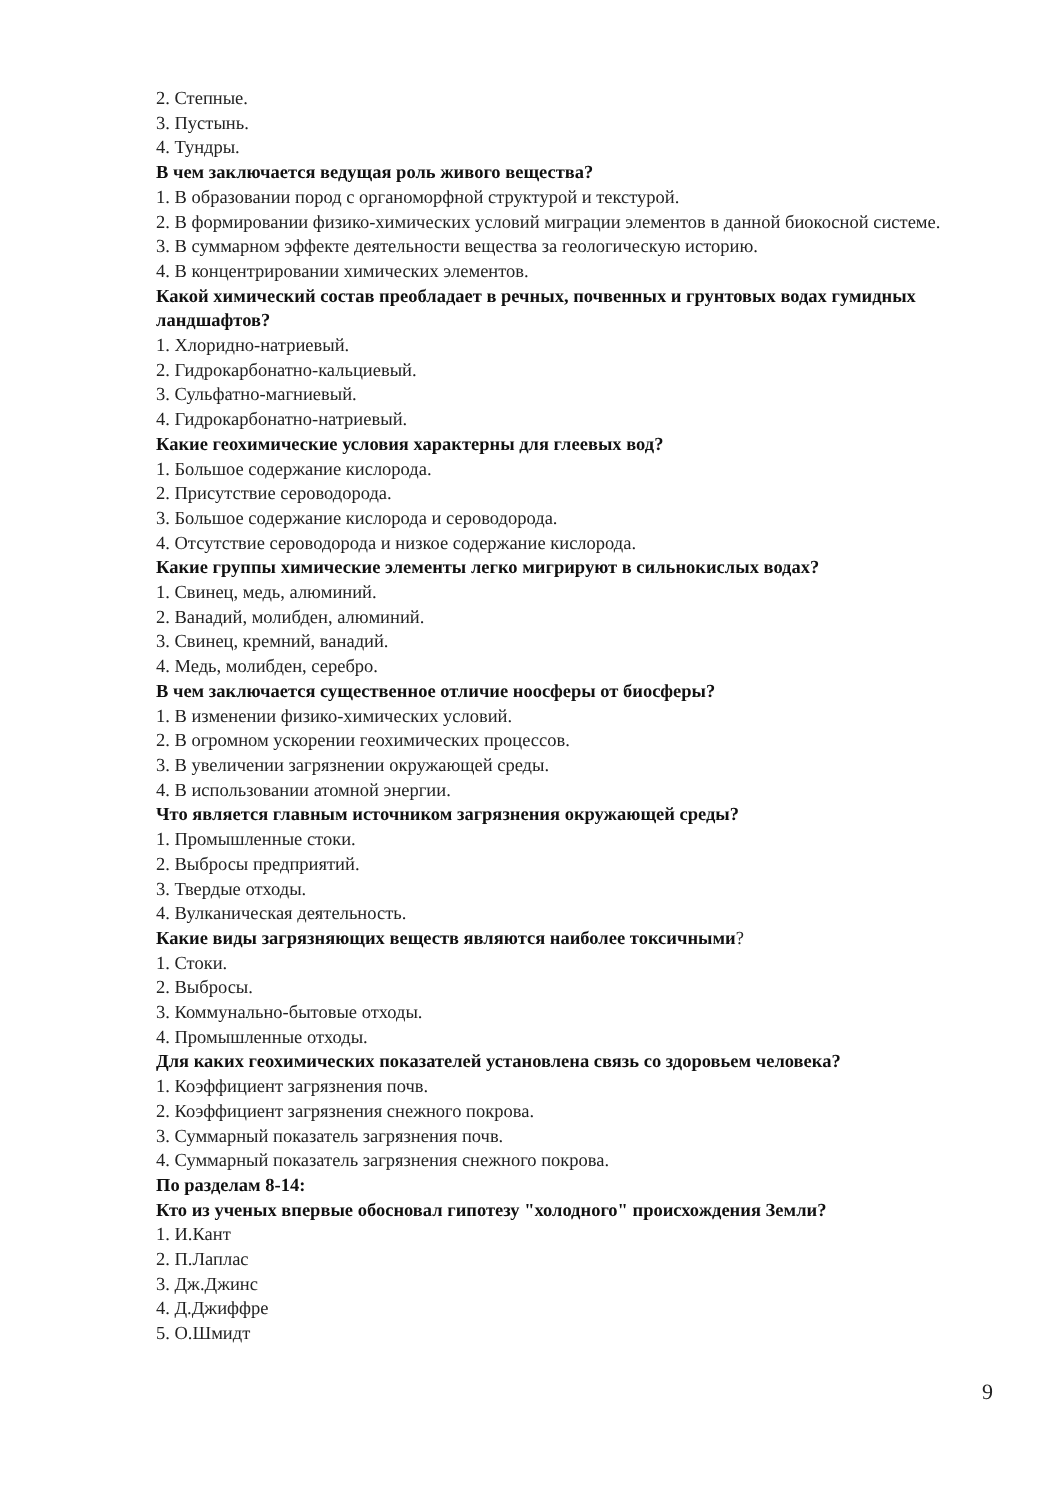2. Степные.
3. Пустынь.
4. Тундры.
В чем заключается ведущая роль живого вещества?
1. В образовании пород с органоморфной структурой и текстурой.
2. В формировании физико-химических условий миграции элементов в данной биокосной системе.
3. В суммарном эффекте деятельности вещества за геологическую историю.
4. В концентрировании химических элементов.
Какой химический состав преобладает в речных, почвенных и грунтовых водах гумидных ландшафтов?
1. Хлоридно-натриевый.
2. Гидрокарбонатно-кальциевый.
3. Сульфатно-магниевый.
4. Гидрокарбонатно-натриевый.
Какие геохимические условия характерны для глеевых вод?
1. Большое содержание кислорода.
2. Присутствие сероводорода.
3. Большое содержание кислорода и сероводорода.
4. Отсутствие сероводорода и низкое содержание кислорода.
Какие группы химические элементы легко мигрируют в сильнокислых водах?
1. Свинец, медь, алюминий.
2. Ванадий, молибден, алюминий.
3. Свинец, кремний, ванадий.
4. Медь, молибден, серебро.
В чем заключается существенное отличие ноосферы от биосферы?
1. В изменении физико-химических условий.
2. В огромном ускорении геохимических процессов.
3. В увеличении загрязнении окружающей среды.
4. В использовании атомной энергии.
Что является главным источником загрязнения окружающей среды?
1. Промышленные стоки.
2. Выбросы предприятий.
3. Твердые отходы.
4. Вулканическая деятельность.
Какие виды загрязняющих веществ являются наиболее токсичными?
1. Стоки.
2. Выбросы.
3. Коммунально-бытовые отходы.
4. Промышленные отходы.
Для каких геохимических показателей установлена связь со здоровьем человека?
1. Коэффициент загрязнения почв.
2. Коэффициент загрязнения снежного покрова.
3. Суммарный показатель загрязнения почв.
4. Суммарный показатель загрязнения снежного покрова.
По разделам 8-14:
Кто из ученых впервые обосновал гипотезу "холодного" происхождения Земли?
1. И.Кант
2. П.Лаплас
3. Дж.Джинс
4. Д.Джиффре
5. О.Шмидт
9